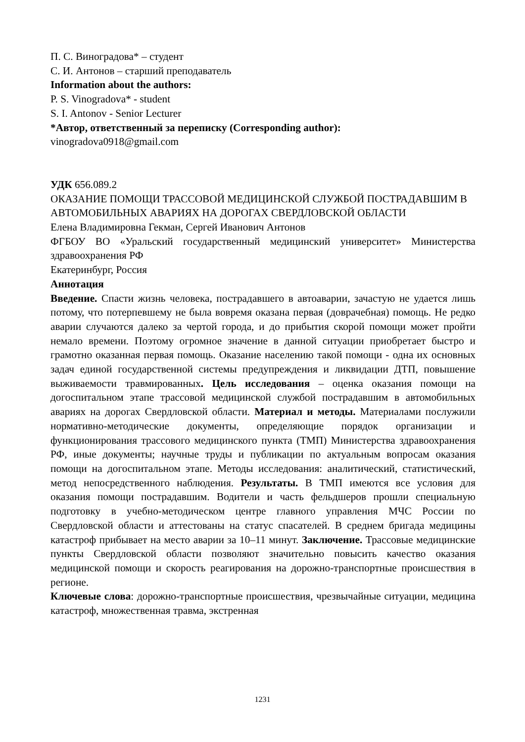П. С. Виноградова* – студент
С. И. Антонов – старший преподаватель
Information about the authors:
P. S. Vinogradova* - student
S. I. Antonov - Senior Lecturer
*Автор, ответственный за переписку (Corresponding author):
vinogradova0918@gmail.com
УДК 656.089.2
ОКАЗАНИЕ ПОМОЩИ ТРАССОВОЙ МЕДИЦИНСКОЙ СЛУЖБОЙ ПОСТРАДАВШИМ В АВТОМОБИЛЬНЫХ АВАРИЯХ НА ДОРОГАХ СВЕРДЛОВСКОЙ ОБЛАСТИ
Елена Владимировна Гекман, Сергей Иванович Антонов
ФГБОУ ВО «Уральский государственный медицинский университет» Министерства здравоохранения РФ
Екатеринбург, Россия
Аннотация
Введение. Спасти жизнь человека, пострадавшего в автоаварии, зачастую не удается лишь потому, что потерпевшему не была вовремя оказана первая (доврачебная) помощь. Не редко аварии случаются далеко за чертой города, и до прибытия скорой помощи может пройти немало времени. Поэтому огромное значение в данной ситуации приобретает быстро и грамотно оказанная первая помощь. Оказание населению такой помощи - одна их основных задач единой государственной системы предупреждения и ликвидации ДТП, повышение выживаемости травмированных. Цель исследования – оценка оказания помощи на догоспитальном этапе трассовой медицинской службой пострадавшим в автомобильных авариях на дорогах Свердловской области. Материал и методы. Материалами послужили нормативно-методические документы, определяющие порядок организации и функционирования трассового медицинского пункта (ТМП) Министерства здравоохранения РФ, иные документы; научные труды и публикации по актуальным вопросам оказания помощи на догоспитальном этапе. Методы исследования: аналитический, статистический, метод непосредственного наблюдения. Результаты. В ТМП имеются все условия для оказания помощи пострадавшим. Водители и часть фельдшеров прошли специальную подготовку в учебно-методическом центре главного управления МЧС России по Свердловской области и аттестованы на статус спасателей. В среднем бригада медицины катастроф прибывает на место аварии за 10–11 минут. Заключение. Трассовые медицинские пункты Свердловской области позволяют значительно повысить качество оказания медицинской помощи и скорость реагирования на дорожно-транспортные происшествия в регионе.
Ключевые слова: дорожно-транспортные происшествия, чрезвычайные ситуации, медицина катастроф, множественная травма, экстренная
1231